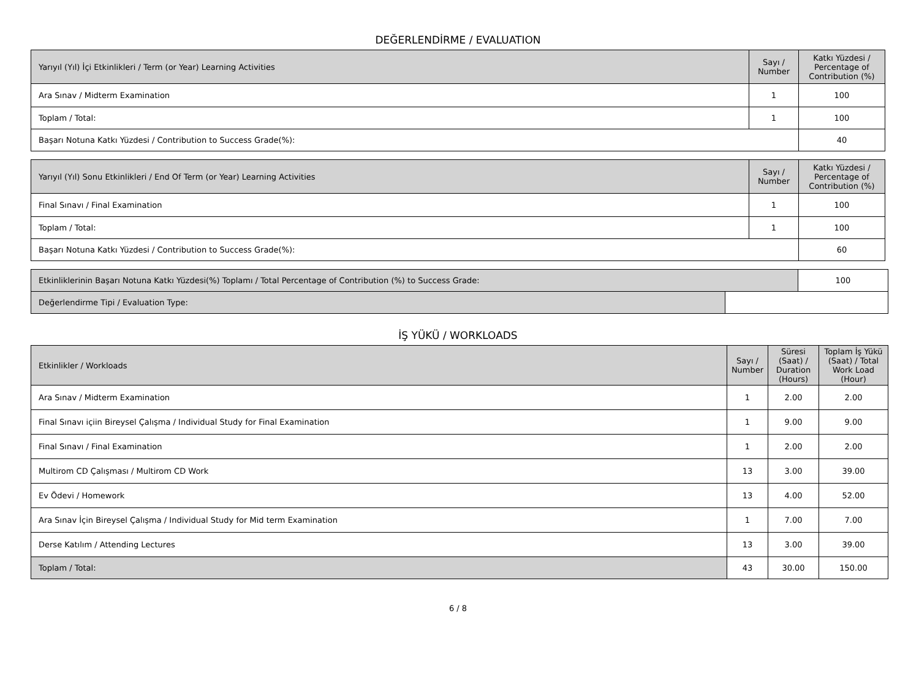DEĞERLENDİRME / EVALUATION
| Yarıyıl (Yıl) İçi Etkinlikleri / Term (or Year) Learning Activities | Sayı / Number | Katkı Yüzdesi / Percentage of Contribution (%) |
| --- | --- | --- |
| Ara Sınav / Midterm Examination | 1 | 100 |
| Toplam / Total: | 1 | 100 |
| Başarı Notuna Katkı Yüzdesi / Contribution to Success Grade(%): | | 40 |
| Yarıyıl (Yıl) Sonu Etkinlikleri / End Of Term (or Year) Learning Activities | Sayı / Number | Katkı Yüzdesi / Percentage of Contribution (%) |
| --- | --- | --- |
| Final Sınavı / Final Examination | 1 | 100 |
| Toplam / Total: | 1 | 100 |
| Başarı Notuna Katkı Yüzdesi / Contribution to Success Grade(%): | | 60 |
| Etkinliklerinin Başarı Notuna Katkı Yüzdesi(%) Toplamı / Total Percentage of Contribution (%) to Success Grade: | | 100 |
| Değerlendirme Tipi / Evaluation Type: | | |
İŞ YÜKÜ / WORKLOADS
| Etkinlikler / Workloads | Sayı / Number | Süresi (Saat) / Duration (Hours) | Toplam İş Yükü (Saat) / Total Work Load (Hour) |
| --- | --- | --- | --- |
| Ara Sınav / Midterm Examination | 1 | 2.00 | 2.00 |
| Final Sınavı içiin Bireysel Çalışma / Individual Study for Final Examination | 1 | 9.00 | 9.00 |
| Final Sınavı / Final Examination | 1 | 2.00 | 2.00 |
| Multirom CD Çalışması / Multirom CD Work | 13 | 3.00 | 39.00 |
| Ev Ödevi / Homework | 13 | 4.00 | 52.00 |
| Ara Sınav İçin Bireysel Çalışma / Individual Study for Mid term Examination | 1 | 7.00 | 7.00 |
| Derse Katılım / Attending Lectures | 13 | 3.00 | 39.00 |
| Toplam / Total: | 43 | 30.00 | 150.00 |
6 / 8